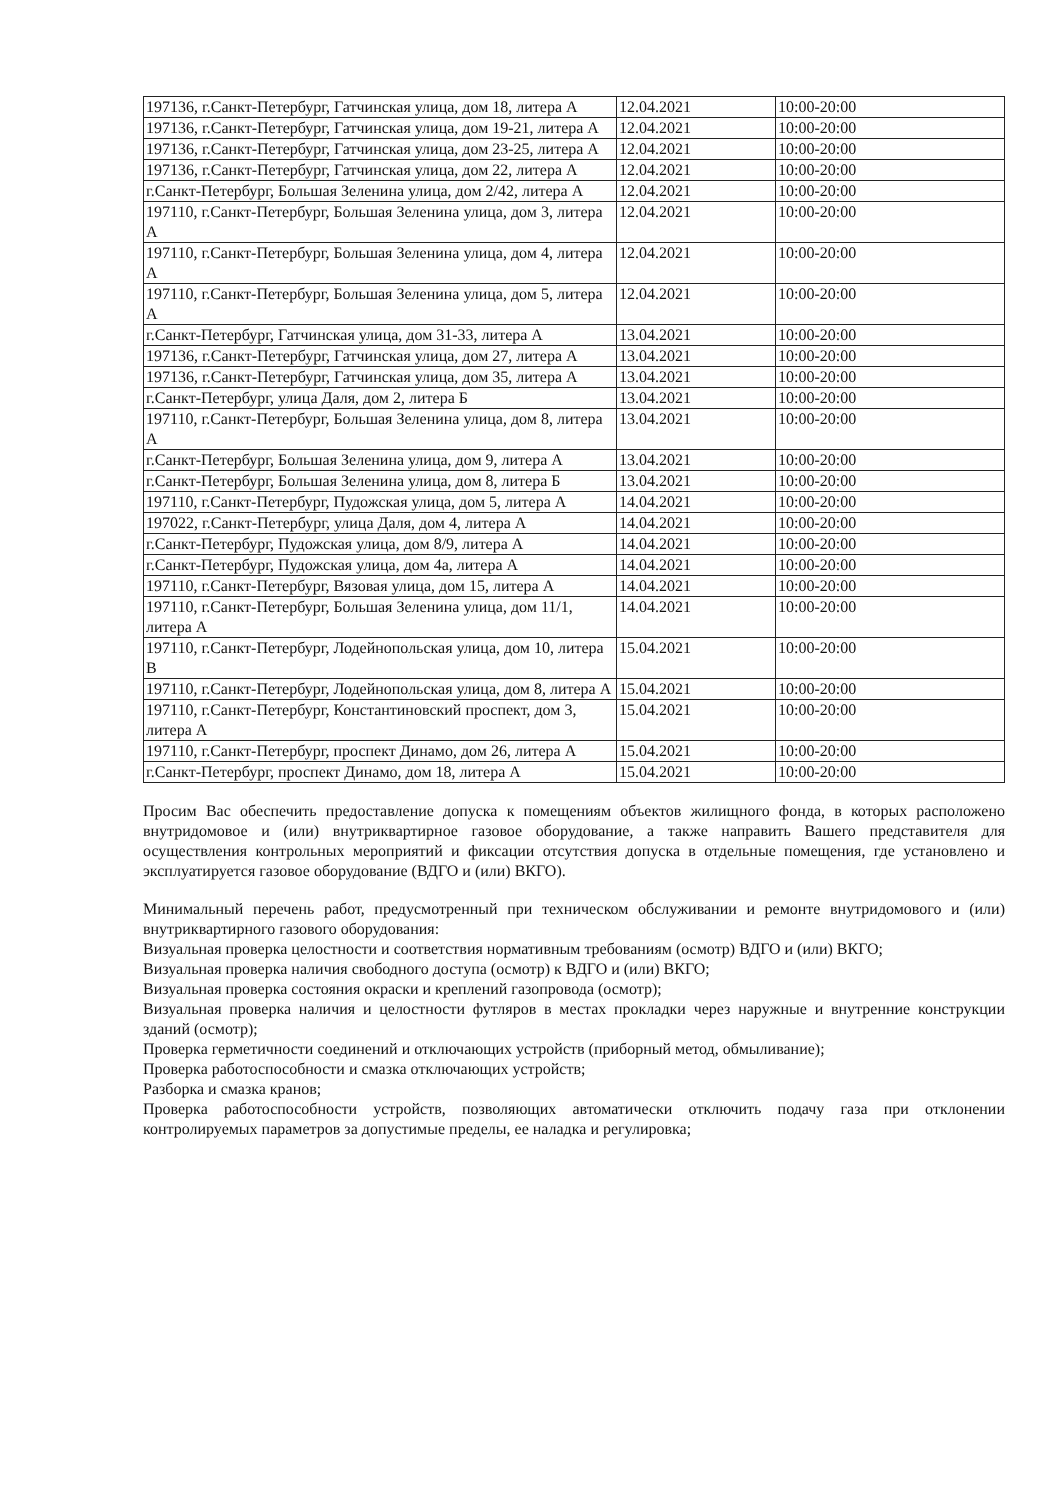| 197136, г.Санкт-Петербург, Гатчинская улица, дом 18, литера А | 12.04.2021 | 10:00-20:00 |
| 197136, г.Санкт-Петербург, Гатчинская улица, дом 19-21, литера А | 12.04.2021 | 10:00-20:00 |
| 197136, г.Санкт-Петербург, Гатчинская улица, дом 23-25, литера А | 12.04.2021 | 10:00-20:00 |
| 197136, г.Санкт-Петербург, Гатчинская улица, дом 22, литера А | 12.04.2021 | 10:00-20:00 |
| г.Санкт-Петербург, Большая Зеленина улица, дом 2/42, литера А | 12.04.2021 | 10:00-20:00 |
| 197110, г.Санкт-Петербург, Большая Зеленина улица, дом 3, литера А | 12.04.2021 | 10:00-20:00 |
| 197110, г.Санкт-Петербург, Большая Зеленина улица, дом 4, литера А | 12.04.2021 | 10:00-20:00 |
| 197110, г.Санкт-Петербург, Большая Зеленина улица, дом 5, литера А | 12.04.2021 | 10:00-20:00 |
| г.Санкт-Петербург, Гатчинская улица, дом 31-33, литера А | 13.04.2021 | 10:00-20:00 |
| 197136, г.Санкт-Петербург, Гатчинская улица, дом 27, литера А | 13.04.2021 | 10:00-20:00 |
| 197136, г.Санкт-Петербург, Гатчинская улица, дом 35, литера А | 13.04.2021 | 10:00-20:00 |
| г.Санкт-Петербург, улица Даля, дом 2, литера Б | 13.04.2021 | 10:00-20:00 |
| 197110, г.Санкт-Петербург, Большая Зеленина улица, дом 8, литера А | 13.04.2021 | 10:00-20:00 |
| г.Санкт-Петербург, Большая Зеленина улица, дом 9, литера А | 13.04.2021 | 10:00-20:00 |
| г.Санкт-Петербург, Большая Зеленина улица, дом 8, литера Б | 13.04.2021 | 10:00-20:00 |
| 197110, г.Санкт-Петербург, Пудожская улица, дом 5, литера А | 14.04.2021 | 10:00-20:00 |
| 197022, г.Санкт-Петербург, улица Даля, дом 4, литера А | 14.04.2021 | 10:00-20:00 |
| г.Санкт-Петербург, Пудожская улица, дом 8/9, литера А | 14.04.2021 | 10:00-20:00 |
| г.Санкт-Петербург, Пудожская улица, дом 4а, литера А | 14.04.2021 | 10:00-20:00 |
| 197110, г.Санкт-Петербург, Вязовая улица, дом 15, литера А | 14.04.2021 | 10:00-20:00 |
| 197110, г.Санкт-Петербург, Большая Зеленина улица, дом 11/1, литера А | 14.04.2021 | 10:00-20:00 |
| 197110, г.Санкт-Петербург, Лодейнопольская улица, дом 10, литера В | 15.04.2021 | 10:00-20:00 |
| 197110, г.Санкт-Петербург, Лодейнопольская улица, дом 8, литера А | 15.04.2021 | 10:00-20:00 |
| 197110, г.Санкт-Петербург, Константиновский проспект, дом 3, литера А | 15.04.2021 | 10:00-20:00 |
| 197110, г.Санкт-Петербург, проспект Динамо, дом 26, литера А | 15.04.2021 | 10:00-20:00 |
| г.Санкт-Петербург, проспект Динамо, дом 18, литера А | 15.04.2021 | 10:00-20:00 |
Просим Вас обеспечить предоставление допуска к помещениям объектов жилищного фонда, в которых расположено внутридомовое и (или) внутриквартирное газовое оборудование, а также направить Вашего представителя для осуществления контрольных мероприятий и фиксации отсутствия допуска в отдельные помещения, где установлено и эксплуатируется газовое оборудование (ВДГО и (или) ВКГО).
Минимальный перечень работ, предусмотренный при техническом обслуживании и ремонте внутридомового и (или) внутриквартирного газового оборудования:
Визуальная проверка целостности и соответствия нормативным требованиям (осмотр) ВДГО и (или) ВКГО;
Визуальная проверка наличия свободного доступа (осмотр) к ВДГО и (или) ВКГО;
Визуальная проверка состояния окраски и креплений газопровода (осмотр);
Визуальная проверка наличия и целостности футляров в местах прокладки через наружные и внутренние конструкции зданий (осмотр);
Проверка герметичности соединений и отключающих устройств (приборный метод, обмыливание);
Проверка работоспособности и смазка отключающих устройств;
Разборка и смазка кранов;
Проверка работоспособности устройств, позволяющих автоматически отключить подачу газа при отклонении контролируемых параметров за допустимые пределы, ее наладка и регулировка;